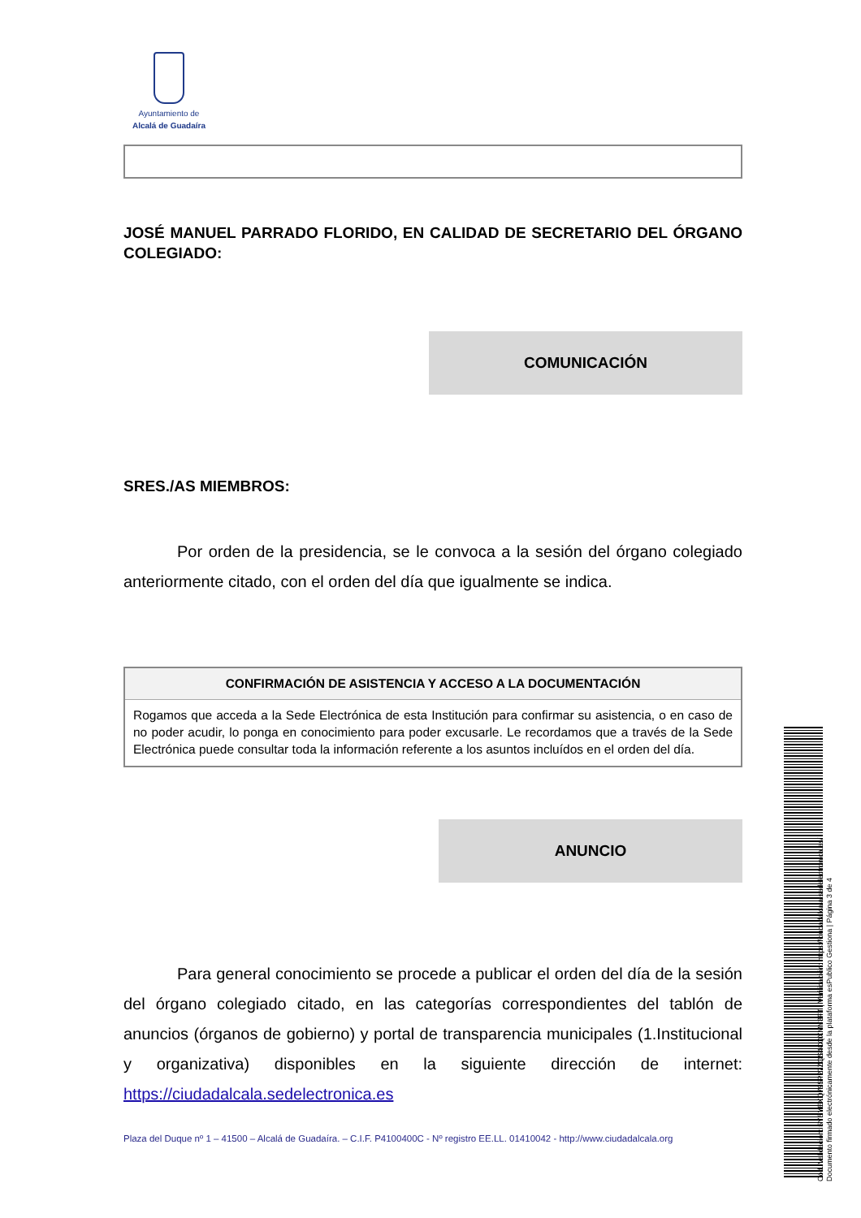Ayuntamiento de
Alcalá de Guadaíra
JOSÉ MANUEL PARRADO FLORIDO, EN CALIDAD DE SECRETARIO DEL ÓRGANO COLEGIADO:
COMUNICACIÓN
SRES./AS MIEMBROS:
Por orden de la presidencia, se le convoca a la sesión del órgano colegiado anteriormente citado, con el orden del día que igualmente se indica.
| CONFIRMACIÓN DE ASISTENCIA Y ACCESO A LA DOCUMENTACIÓN |
| --- |
| Rogamos que acceda a la Sede Electrónica de esta Institución para confirmar su asistencia, o en caso de no poder acudir, lo ponga en conocimiento para poder excusarle. Le recordamos que a través de la Sede Electrónica puede consultar toda la información referente a los asuntos incluídos en el orden del día. |
ANUNCIO
Para general conocimiento se procede a publicar el orden del día de la sesión del órgano colegiado citado, en las categorías correspondientes del tablón de anuncios (órganos de gobierno) y portal de transparencia municipales (1.Institucional y organizativa) disponibles en la siguiente dirección de internet: https://ciudadalcala.sedelectronica.es
Plaza del Duque nº 1 – 41500 – Alcalá de Guadaíra. – C.I.F. P4100400C - Nº registro EE.LL. 01410042 - http://www.ciudadalcala.org
Cód. Validación: 5YSYEXQ795P27ZQS4CQXMY3FT | Verificación: https://ciudadalcala.sedelectronica.es/
Documento firmado electrónicamente desde la plataforma esPublico Gestiona | Página 3 de 4